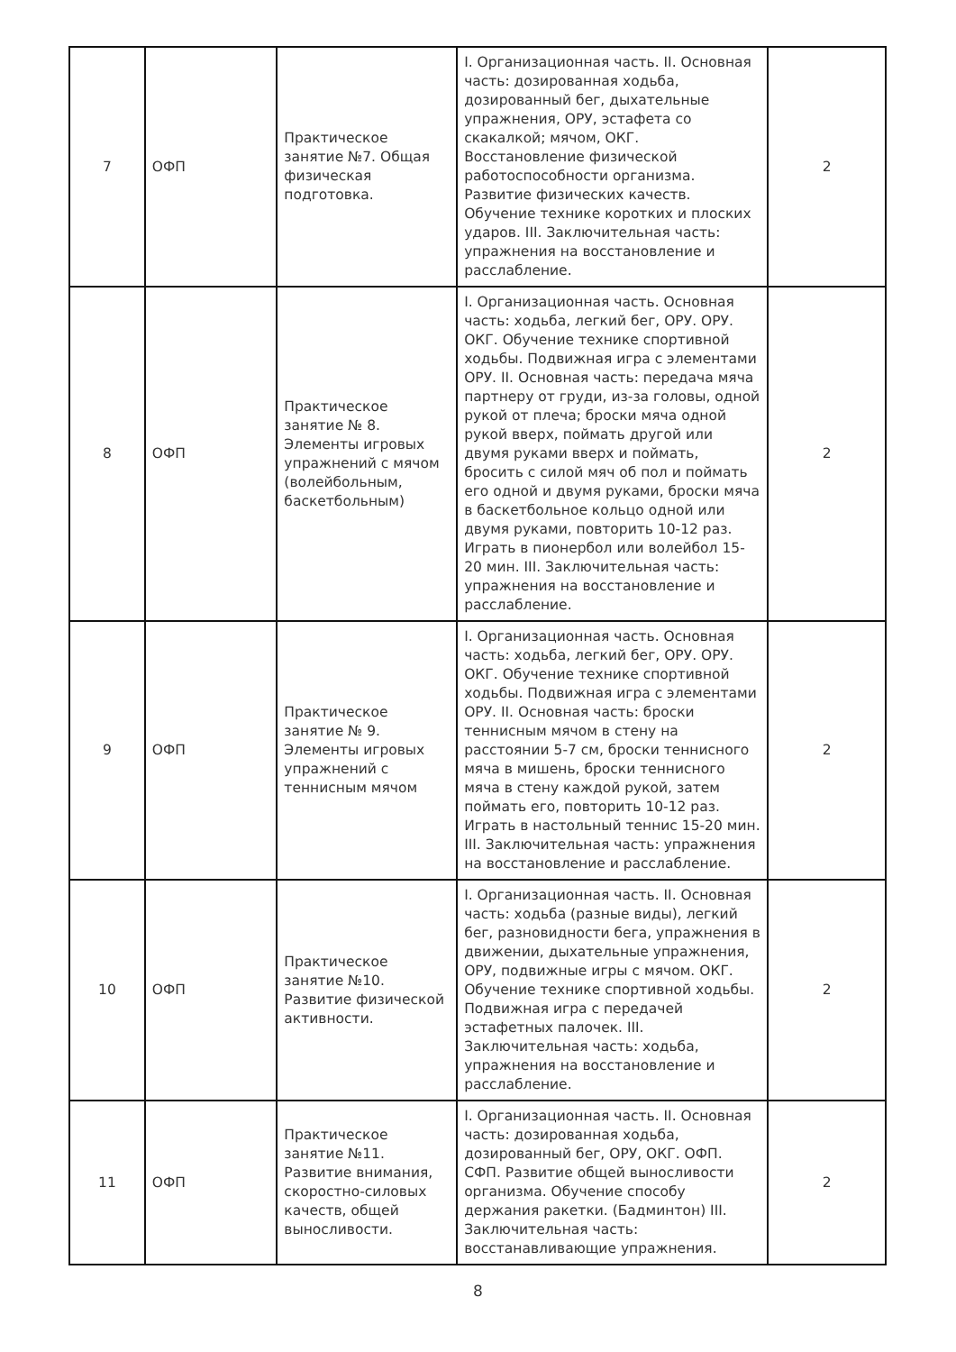| 7 | ОФП | Практическое занятие №7. Общая физическая подготовка. | I. Организационная часть. II. Основная часть: дозированная ходьба, дозированный бег, дыхательные упражнения, ОРУ, эстафета со скакалкой; мячом, ОКГ. Восстановление физической работоспособности организма. Развитие физических качеств. Обучение технике коротких и плоских ударов. III. Заключительная часть: упражнения на восстановление и расслабление. | 2 |
| 8 | ОФП | Практическое занятие № 8. Элементы игровых упражнений с мячом (волейбольным, баскетбольным) | I. Организационная часть. Основная часть: ходьба, легкий бег, ОРУ. ОРУ. ОКГ. Обучение технике спортивной ходьбы. Подвижная игра с элементами ОРУ. II. Основная часть: передача мяча партнеру от груди, из-за головы, одной рукой от плеча; броски мяча одной рукой вверх, поймать другой или двумя руками вверх и поймать, бросить с силой мяч об пол и поймать его одной и двумя руками, броски мяча в баскетбольное кольцо одной или двумя руками, повторить 10-12 раз. Играть в пионербол или волейбол 15-20 мин. III. Заключительная часть: упражнения на восстановление и расслабление. | 2 |
| 9 | ОФП | Практическое занятие № 9. Элементы игровых упражнений с теннисным мячом | I. Организационная часть. Основная часть: ходьба, легкий бег, ОРУ. ОРУ. ОКГ. Обучение технике спортивной ходьбы. Подвижная игра с элементами ОРУ. II. Основная часть: броски теннисным мячом в стену на расстоянии 5-7 см, броски теннисного мяча в мишень, броски теннисного мяча в стену каждой рукой, затем поймать его, повторить 10-12 раз. Играть в настольный теннис 15-20 мин. III. Заключительная часть: упражнения на восстановление и расслабление. | 2 |
| 10 | ОФП | Практическое занятие №10. Развитие физической активности. | I. Организационная часть. II. Основная часть: ходьба (разные виды), легкий бег, разновидности бега, упражнения в движении, дыхательные упражнения, ОРУ, подвижные игры с мячом. ОКГ. Обучение технике спортивной ходьбы. Подвижная игра с передачей эстафетных палочек. III. Заключительная часть: ходьба, упражнения на восстановление и расслабление. | 2 |
| 11 | ОФП | Практическое занятие №11. Развитие внимания, скоростно-силовых качеств, общей выносливости. | I. Организационная часть. II. Основная часть: дозированная ходьба, дозированный бег, ОРУ, ОКГ. ОФП. СФП. Развитие общей выносливости организма. Обучение способу держания ракетки. (Бадминтон) III. Заключительная часть: восстанавливающие упражнения. | 2 |
8